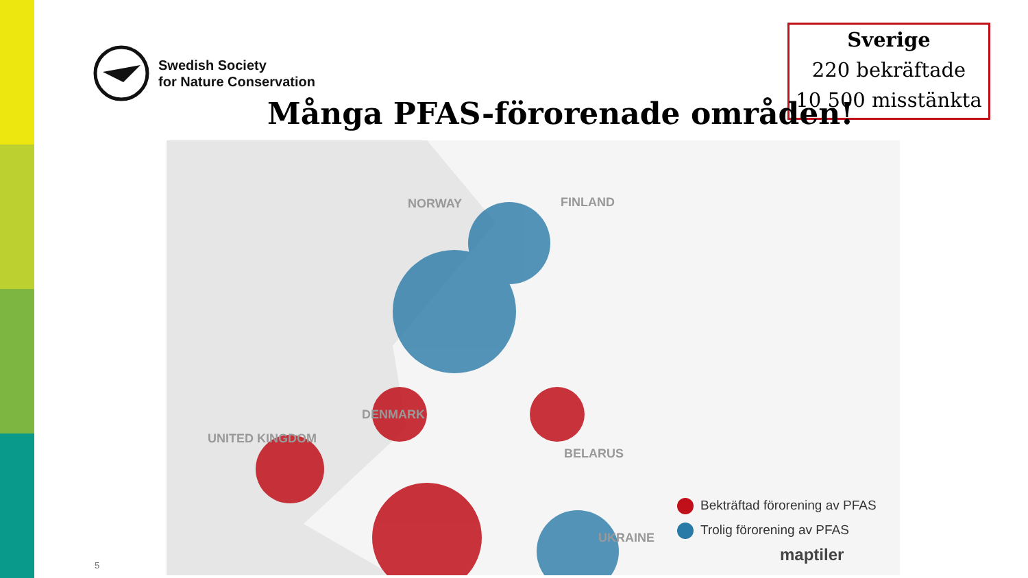Swedish Society
for Nature Conservation
Sverige
220 bekräftade
10 500 misstänkta
Många PFAS-förorenade områden!
NORWAY FINLAND
DENMARK
UNITED KINGDOM
BELARUS
UKRAINE
Bekträftad förorening av PFAS
Trolig förorening av PFAS
maptiler
5